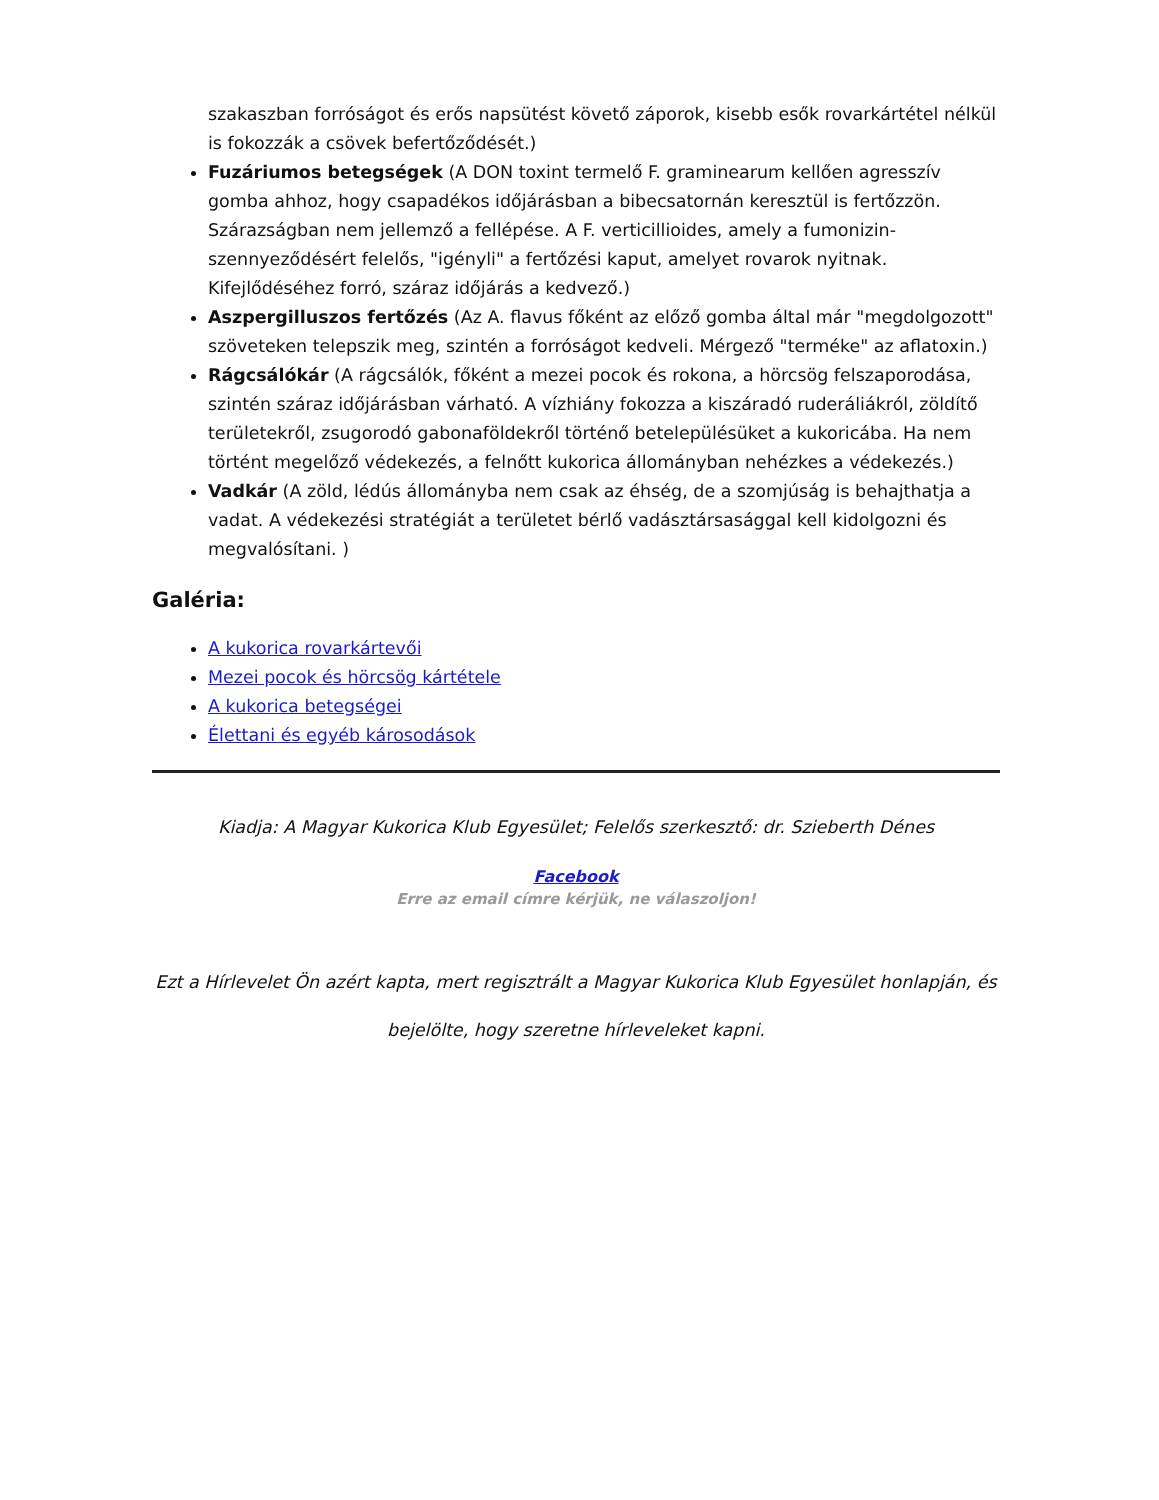szakaszban forróságot és erős napsütést követő záporok, kisebb esők rovarkártétel nélkül is fokozzák a csövek befertőződését.)
Fuzáriumos betegségek (A DON toxint termelő F. graminearum kellően agresszív gomba ahhoz, hogy csapadékos időjárásban a bibecsatornán keresztül is fertőzzön. Szárazságban nem jellemző a fellépése. A F. verticillioides, amely a fumonizin-szennyeződésért felelős, "igényli" a fertőzési kaput, amelyet rovarok nyitnak. Kifejlődéséhez forró, száraz időjárás a kedvező.)
Aszpergilluszos fertőzés (Az A. flavus főként az előző gomba által már "megdolgozott" szöveteken telepszik meg, szintén a forróságot kedveli. Mérgező "terméke" az aflatoxin.)
Rágcsálókár (A rágcsálók, főként a mezei pocok és rokona, a hörcsög felszaporodása, szintén száraz időjárásban várható. A vízhiány fokozza a kiszáradó ruderáliákról, zöldítő területekről, zsugorodó gabonaföldekről történő betelepülésüket a kukoricába. Ha nem történt megelőző védekezés, a felnőtt kukorica állományban nehézkes a védekezés.)
Vadkár (A zöld, lédús állományba nem csak az éhség, de a szomjúság is behajthatja a vadat. A védekezési stratégiát a területet bérlő vadásztársasággal kell kidolgozni és megvalósítani. )
Galéria:
A kukorica rovarkártevői
Mezei pocok és hörcsög kártétele
A kukorica betegségei
Élettani és egyéb károsodások
Kiadja: A Magyar Kukorica Klub Egyesület; Felelős szerkesztő: dr. Szieberth Dénes
Facebook
Erre az email címre kérjük, ne válaszoljon!
Ezt a Hírlevelet Ön azért kapta, mert regisztrált a Magyar Kukorica Klub Egyesület honlapján, és bejelölte, hogy szeretne hírleveleket kapni.